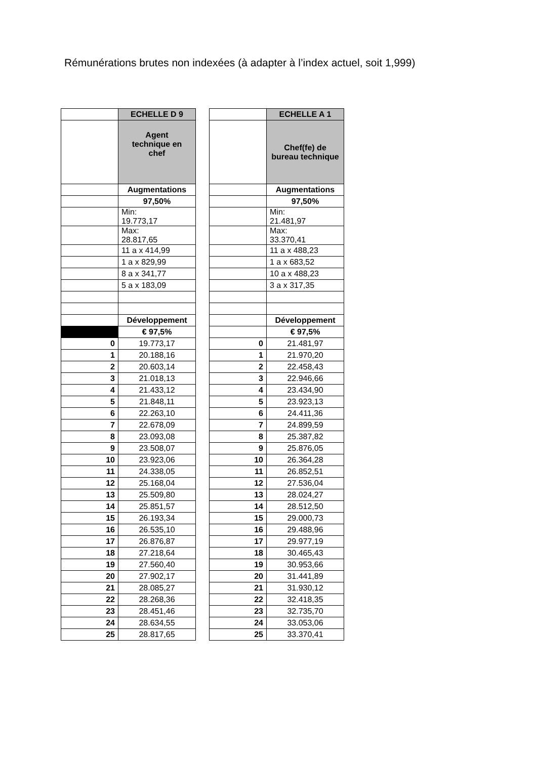Rémunérations brutes non indexées (à adapter à l’index actuel, soit 1,999)
| | ECHELLE D 9 |
| | Agent technique en chef |
| | Augmentations |
| | 97,50% |
| | Min: 19.773,17 |
| | Max: 28.817,65 |
| | 11 a x 414,99 |
| | 1 a x 829,99 |
| | 8 a x 341,77 |
| | 5 a x 183,09 |
| | Développement |
| | € 97,5% |
| 0 | 19.773,17 |
| 1 | 20.188,16 |
| 2 | 20.603,14 |
| 3 | 21.018,13 |
| 4 | 21.433,12 |
| 5 | 21.848,11 |
| 6 | 22.263,10 |
| 7 | 22.678,09 |
| 8 | 23.093,08 |
| 9 | 23.508,07 |
| 10 | 23.923,06 |
| 11 | 24.338,05 |
| 12 | 25.168,04 |
| 13 | 25.509,80 |
| 14 | 25.851,57 |
| 15 | 26.193,34 |
| 16 | 26.535,10 |
| 17 | 26.876,87 |
| 18 | 27.218,64 |
| 19 | 27.560,40 |
| 20 | 27.902,17 |
| 21 | 28.085,27 |
| 22 | 28.268,36 |
| 23 | 28.451,46 |
| 24 | 28.634,55 |
| 25 | 28.817,65 |
| | ECHELLE A 1 |
| | Chef(fe) de bureau technique |
| | Augmentations |
| | 97,50% |
| | Min: 21.481,97 |
| | Max: 33.370,41 |
| | 11 a x 488,23 |
| | 1 a x 683,52 |
| | 10 a x 488,23 |
| | 3 a x 317,35 |
| | Développement |
| | € 97,5% |
| 0 | 21.481,97 |
| 1 | 21.970,20 |
| 2 | 22.458,43 |
| 3 | 22.946,66 |
| 4 | 23.434,90 |
| 5 | 23.923,13 |
| 6 | 24.411,36 |
| 7 | 24.899,59 |
| 8 | 25.387,82 |
| 9 | 25.876,05 |
| 10 | 26.364,28 |
| 11 | 26.852,51 |
| 12 | 27.536,04 |
| 13 | 28.024,27 |
| 14 | 28.512,50 |
| 15 | 29.000,73 |
| 16 | 29.488,96 |
| 17 | 29.977,19 |
| 18 | 30.465,43 |
| 19 | 30.953,66 |
| 20 | 31.441,89 |
| 21 | 31.930,12 |
| 22 | 32.418,35 |
| 23 | 32.735,70 |
| 24 | 33.053,06 |
| 25 | 33.370,41 |